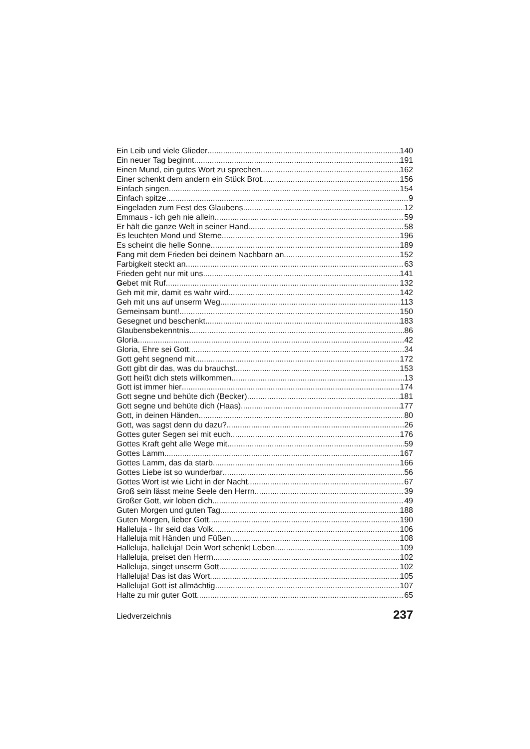Ein Leib und viele Glieder 140
Ein neuer Tag beginnt 191
Einen Mund, ein gutes Wort zu sprechen 162
Einer schenkt dem andern ein Stück Brot 156
Einfach singen 154
Einfach spitze 9
Eingeladen zum Fest des Glaubens 12
Emmaus - ich geh nie allein 59
Er hält die ganze Welt in seiner Hand 58
Es leuchten Mond und Sterne 196
Es scheint die helle Sonne 189
Fang mit dem Frieden bei deinem Nachbarn an 152
Farbigkeit steckt an 63
Frieden geht nur mit uns 141
Gebet mit Ruf 132
Geh mit mir, damit es wahr wird 142
Geh mit uns auf unserm Weg 113
Gemeinsam bunt! 150
Gesegnet und beschenkt 183
Glaubensbekenntnis 86
Gloria 42
Gloria, Ehre sei Gott 34
Gott geht segnend mit 172
Gott gibt dir das, was du brauchst 153
Gott heißt dich stets willkommen 13
Gott ist immer hier 174
Gott segne und behüte dich (Becker) 181
Gott segne und behüte dich (Haas) 177
Gott, in deinen Händen 80
Gott, was sagst denn du dazu? 26
Gottes guter Segen sei mit euch 176
Gottes Kraft geht alle Wege mit 59
Gottes Lamm 167
Gottes Lamm, das da starb 166
Gottes Liebe ist so wunderbar 56
Gottes Wort ist wie Licht in der Nacht 67
Groß sein lässt meine Seele den Herrn 39
Großer Gott, wir loben dich 49
Guten Morgen und guten Tag 188
Guten Morgen, lieber Gott 190
Halleluja - Ihr seid das Volk 106
Halleluja mit Händen und Füßen 108
Halleluja, halleluja! Dein Wort schenkt Leben 109
Halleluja, preiset den Herrn 102
Halleluja, singet unserm Gott 102
Halleluja! Das ist das Wort 105
Halleluja! Gott ist allmächtig 107
Halte zu mir guter Gott 65
Liedverzeichnis 237